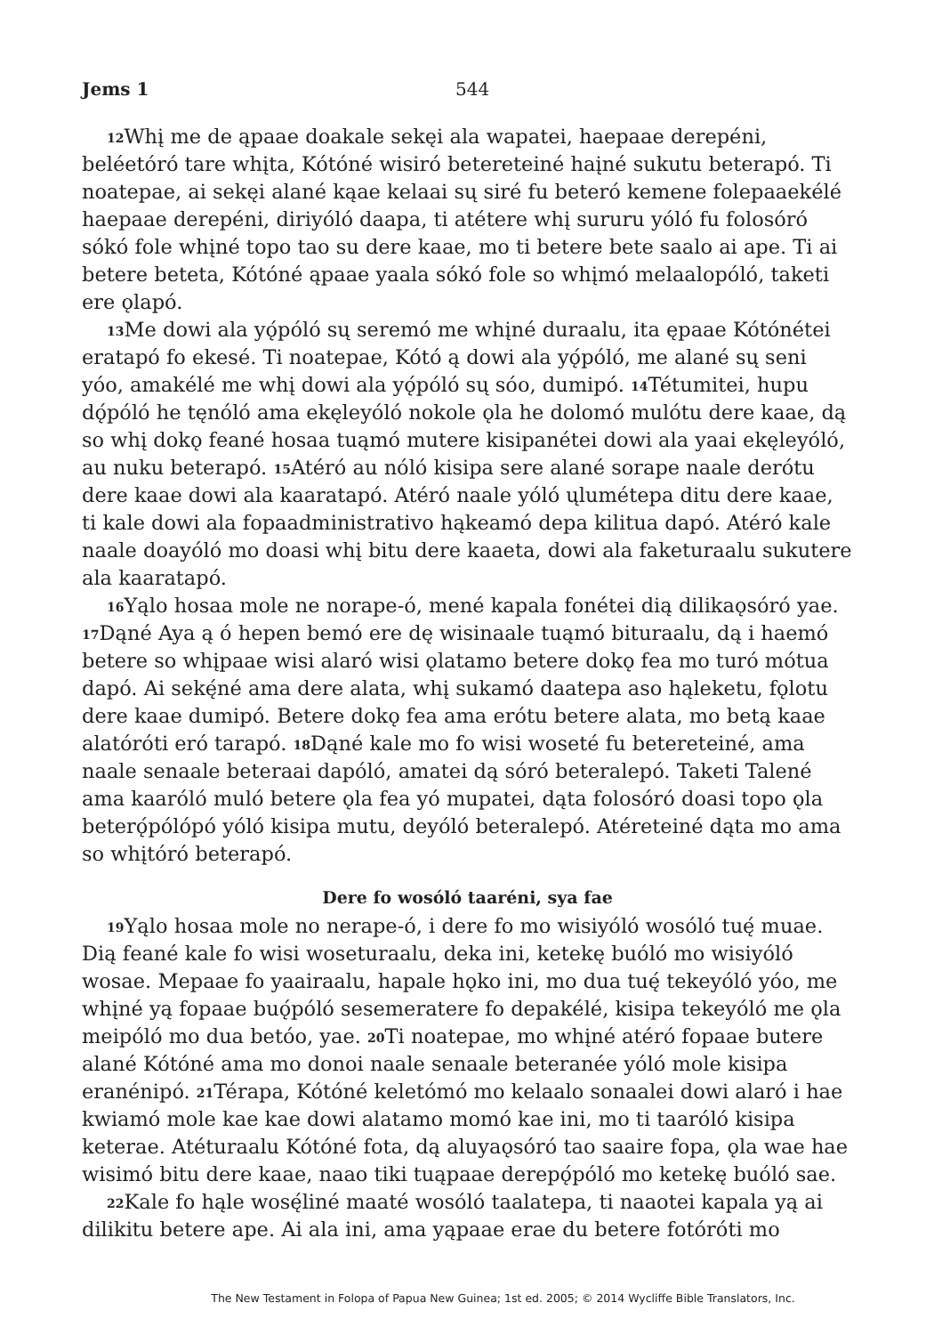Jems 1 544
<sup>12</sup> Whį me de ąpaae doakale sekęi ala wapatei, haepaae derepéni, beléetóró tare whįta, Kótóné wisiró betereteiné haįné sukutu beterapó. Ti noatepae, ai sekęi alané kąae kelaai sų siré fu beteró kemene folepaaekélé haepaae derepéni, diriyóló daapa, ti atétere whį sururu yóló fu folosóró sókó fole whįné topo tao su dere kaae, mo ti betere bete saalo ai ape. Ti ai betere beteta, Kótóné ąpaae yaala sókó fole so whįmó melaalopóló, taketi ere ǫlapó.
<sup>13</sup> Me dowi ala yǫ́póló sų seremó me whįné duraalu, ita ępaae Kótónétei eratapó fo ekesé. Ti noatepae, Kótó ą dowi ala yǫ́póló, me alané sų seni yóo, amakélé me whį dowi ala yǫ́póló sų sóo, dumipó. <sup>14</sup>Tétumitei, hupu dǫ́póló he tęnóló ama ekęleyóló nokole ǫla he dolomó mulótu dere kaae, dą so whį dokǫ feané hosaa tuąmó mutere kisipanétei dowi ala yaai ekęleyóló, au nuku beterapó. <sup>15</sup>Atéró au nóló kisipa sere alané sorape naale derótu dere kaae dowi ala kaaratapó. Atéró naale yóló ųlumétepa ditu dere kaae, ti kale dowi ala fopaadministrativo hąkeamó depa kilitua dapó. Atéró kale naale doayóló mo doasi whį bitu dere kaaeta, dowi ala faketuraalu sukutere ala kaaratapó.
<sup>16</sup> Yąlo hosaa mole ne norape-ó, mené kapala fonétei dią dilikaǫsóró yae. <sup>17</sup>Dąné Aya ą ó hepen bemó ere dę wisinaale tuąmó bituraalu, dą i haemó betere so whįpaae wisi alaró wisi ǫlatamo betere dokǫ fea mo turó mótua dapó. Ai sekę́né ama dere alata, whį sukamó daatepa aso hąleketu, fǫlotu dere kaae dumipó. Betere dokǫ fea ama erótu betere alata, mo betą kaae alatóróti eró tarapó. <sup>18</sup>Dąné kale mo fo wisi woseté fu betereteiné, ama naale senaale beteraai dapóló, amatei dą sóró beteralepó. Taketi Talené ama kaaróló muló betere ǫla fea yó mupatei, dąta folosóró doasi topo ǫla beterǫ́pólópó yóló kisipa mutu, deyóló beteralepó. Atéreteiné dąta mo ama so whįtóró beterapó.
Dere fo wosóló taaréni, sya fae
<sup>19</sup> Yąlo hosaa mole no nerape-ó, i dere fo mo wisiyóló wosóló tuę́ muae. Dią feané kale fo wisi woseturaalu, deka ini, ketekę buóló mo wisiyóló wosae. Mepaae fo yaairaalu, hapale hǫko ini, mo dua tuę́ tekeyóló yóo, me whįné yą fopaae buǫ́póló sesemeratere fo depakélé, kisipa tekeyóló me ǫla meipóló mo dua betóo, yae. <sup>20</sup>Ti noatepae, mo whįné atéró fopaae butere alané Kótóné ama mo donoi naale senaale beteranée yóló mole kisipa eranénipó. <sup>21</sup>Térapa, Kótóné keletómó mo kelaalo sonaalei dowi alaró i hae kwiamó mole kae kae dowi alatamo momó kae ini, mo ti taaróló kisipa keterae. Atéturaalu Kótóné fota, dą aluyaǫsóró tao saaire fopa, ǫla wae hae wisimó bitu dere kaae, naao tiki tuąpaae derepǫ́póló mo ketekę buóló sae.
<sup>22</sup> Kale fo hąle wosę́liné maaté wosóló taalatepa, ti naaotei kapala yą ai dilikitu betere ape. Ai ala ini, ama yąpaae erae du betere fotóróti mo
The New Testament in Folopa of Papua New Guinea; 1st ed. 2005; © 2014 Wycliffe Bible Translators, Inc.